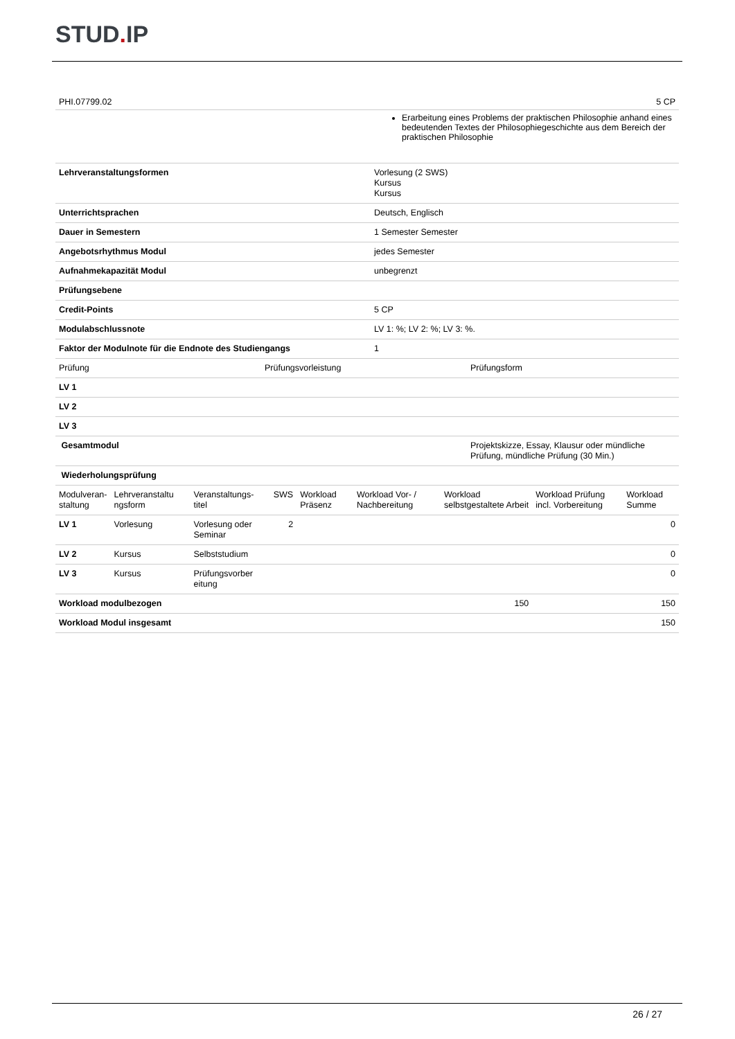STUD. IP
PHI.07799.02 5 CP
Erarbeitung eines Problems der praktischen Philosophie anhand eines bedeutenden Textes der Philosophiegeschichte aus dem Bereich der praktischen Philosophie
| Lehrveranstaltungsformen | Vorlesung (2 SWS) Kursus Kursus |
| Unterrichtsprachen | Deutsch, Englisch |
| Dauer in Semestern | 1 Semester Semester |
| Angebotsrhythmus Modul | jedes Semester |
| Aufnahmekapazität Modul | unbegrenzt |
| Prüfungsebene | |
| Credit-Points | 5 CP |
| Modulabschlussnote | LV 1: %; LV 2: %; LV 3: %. |
| Faktor der Modulnote für die Endnote des Studiengangs | 1 |
| Prüfung | Prüfungsvorleistung | Prüfungsform |
| LV 1 | | |
| LV 2 | | |
| LV 3 | | |
| Gesamtmodul | | Projektskizze, Essay, Klausur oder mündliche Prüfung, mündliche Prüfung (30 Min.) |
| Wiederholungsprüfung | | |
| Modulveran- staltung | Lehrveranstaltu ngsform | Veranstaltungs- titel | SWS | Workload Präsenz | Workload Vor- / Nachbereitung | Workload selbstgestaltete Arbeit | Workload Prüfung incl. Vorbereitung | Workload Summe |
| LV 1 | Vorlesung | Vorlesung oder Seminar | 2 | | | | | 0 |
| LV 2 | Kursus | Selbststudium | | | | | | 0 |
| LV 3 | Kursus | Prüfungsvorber eitung | | | | | | 0 |
| Workload modulbezogen | | | | | | 150 | | 150 |
| Workload Modul insgesamt | | | | | | | | 150 |
26 / 27